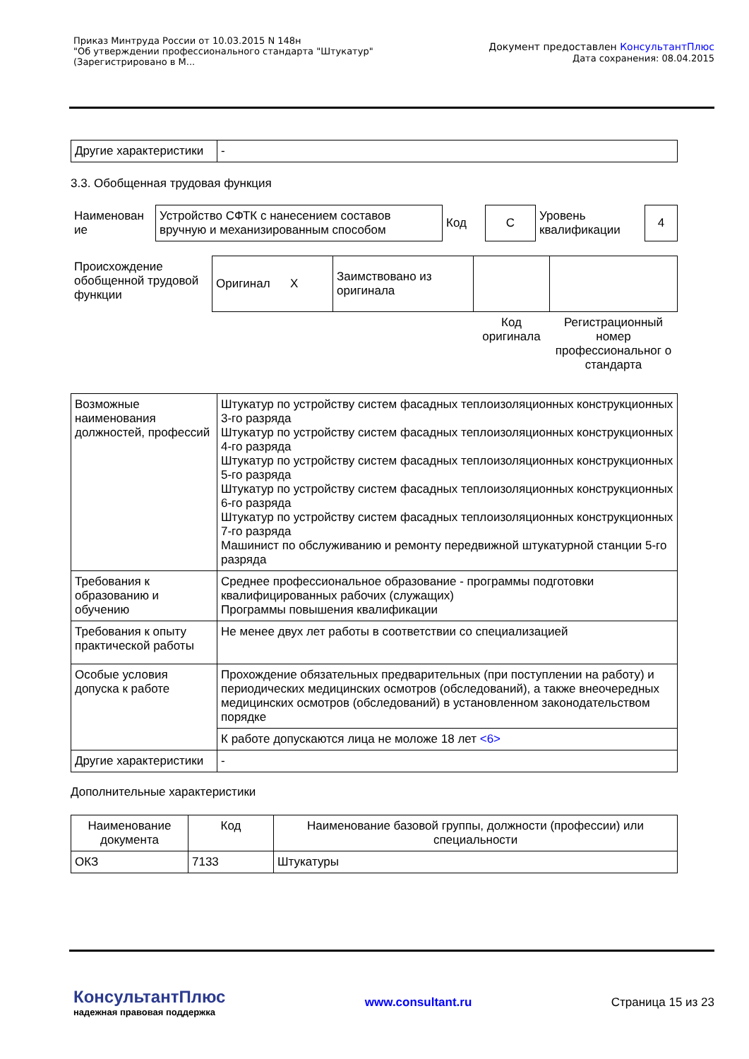Приказ Минтруда России от 10.03.2015 N 148н
"Об утверждении профессионального стандарта "Штукатур"
(Зарегистрировано в М...
Документ предоставлен КонсультантПлюс
Дата сохранения: 08.04.2015
| Другие характеристики | - |
3.3. Обобщенная трудовая функция
| Наименован ие | Устройство СФТК с нанесением составов вручную и механизированным способом | Код | C | Уровень квалификации | 4 |
| Происхождение обобщенной трудовой функции | Оригинал X | Заимствовано из оригинала | | |
| | | | Код оригинала | Регистрационный номер профессиональног о стандарта |
| Возможные наименования должностей, профессий | Штукатур по устройству систем фасадных теплоизоляционных конструкционных 3-го разряда Штукатур по устройству систем фасадных теплоизоляционных конструкционных 4-го разряда Штукатур по устройству систем фасадных теплоизоляционных конструкционных 5-го разряда Штукатур по устройству систем фасадных теплоизоляционных конструкционных 6-го разряда Штукатур по устройству систем фасадных теплоизоляционных конструкционных 7-го разряда Машинист по обслуживанию и ремонту передвижной штукатурной станции 5-го разряда |
| Требования к образованию и обучению | Среднее профессиональное образование - программы подготовки квалифицированных рабочих (служащих) Программы повышения квалификации |
| Требования к опыту практической работы | Не менее двух лет работы в соответствии со специализацией |
| Особые условия допуска к работе | Прохождение обязательных предварительных (при поступлении на работу) и периодических медицинских осмотров (обследований), а также внеочередных медицинских осмотров (обследований) в установленном законодательством порядке |
| | К работе допускаются лица не моложе 18 лет <6> |
| Другие характеристики | - |
Дополнительные характеристики
| Наименование документа | Код | Наименование базовой группы, должности (профессии) или специальности |
| ОКЗ | 7133 | Штукатуры |
КонсультантПлюс
надежная правовая поддержка
www.consultant.ru Страница 15 из 23